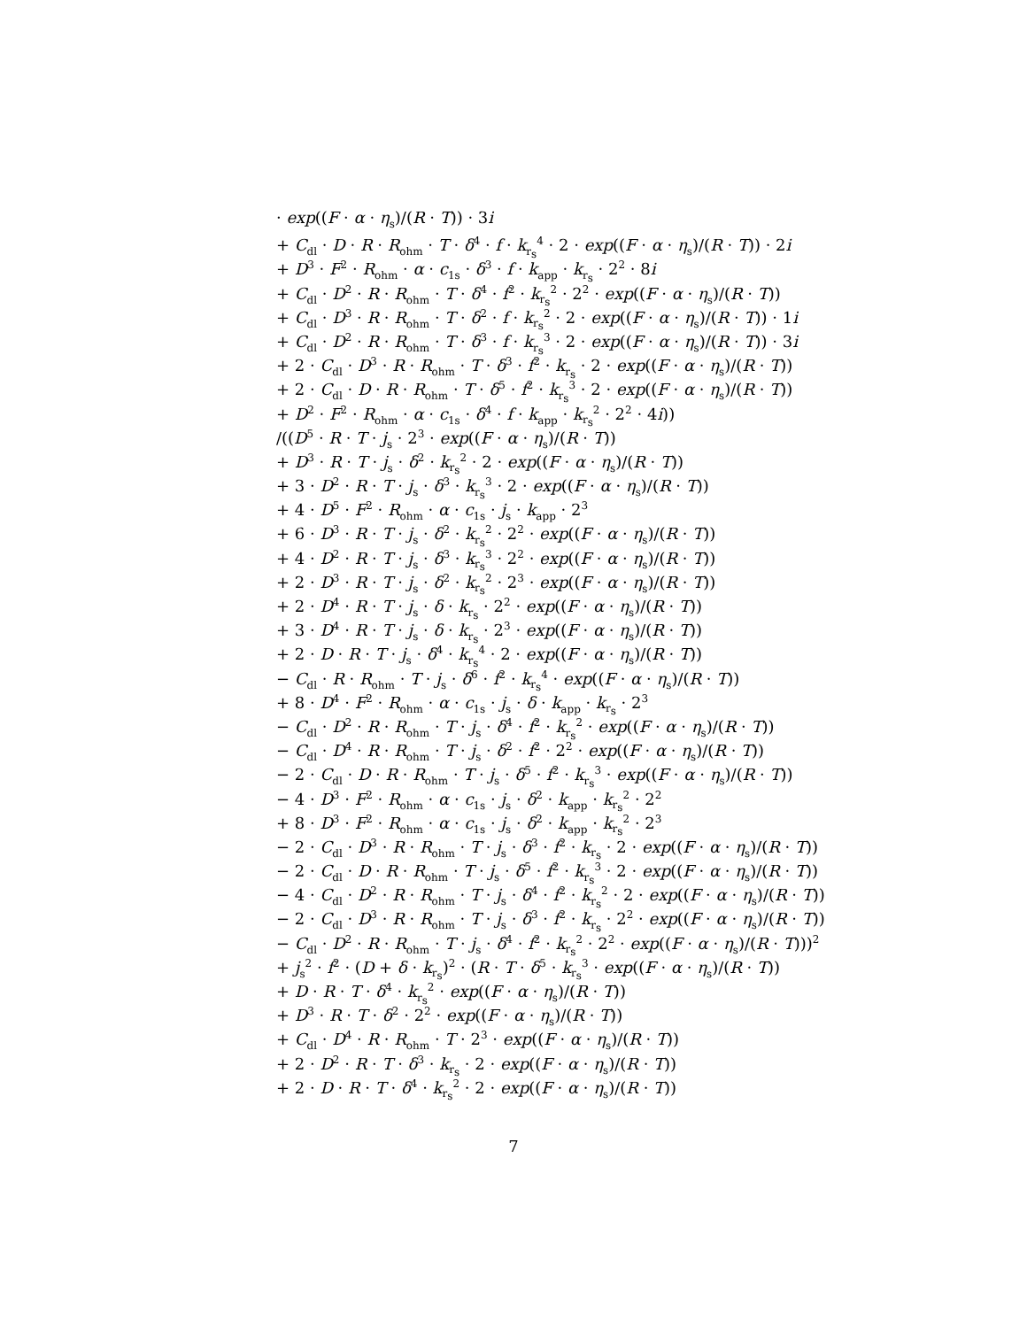· exp((F · α · η<sub>s</sub>)/(R · T)) · 3i
+ C<sub>dl</sub> · D · R · R<sub>ohm</sub> · T · δ<sup>4</sup> · f · k<sub>r<sub>s</sub></sub><sup>4</sup> · 2 · exp((F · α · η<sub>s</sub>)/(R · T)) · 2i
+ D<sup>3</sup> · F<sup>2</sup> · R<sub>ohm</sub> · α · c<sub>1s</sub> · δ<sup>3</sup> · f · k<sub>app</sub> · k<sub>r<sub>s</sub></sub> · 2<sup>2</sup> · 8i
+ C<sub>dl</sub> · D<sup>2</sup> · R · R<sub>ohm</sub> · T · δ<sup>4</sup> · f<sup>2</sup> · k<sub>r<sub>s</sub></sub><sup>2</sup> · 2<sup>2</sup> · exp((F · α · η<sub>s</sub>)/(R · T))
+ C<sub>dl</sub> · D<sup>3</sup> · R · R<sub>ohm</sub> · T · δ<sup>2</sup> · f · k<sub>r<sub>s</sub></sub><sup>2</sup> · 2 · exp((F · α · η<sub>s</sub>)/(R · T)) · 1i
+ C<sub>dl</sub> · D<sup>2</sup> · R · R<sub>ohm</sub> · T · δ<sup>3</sup> · f · k<sub>r<sub>s</sub></sub><sup>3</sup> · 2 · exp((F · α · η<sub>s</sub>)/(R · T)) · 3i
+ 2 · C<sub>dl</sub> · D<sup>3</sup> · R · R<sub>ohm</sub> · T · δ<sup>3</sup> · f<sup>2</sup> · k<sub>r<sub>s</sub></sub> · 2 · exp((F · α · η<sub>s</sub>)/(R · T))
+ 2 · C<sub>dl</sub> · D · R · R<sub>ohm</sub> · T · δ<sup>5</sup> · f<sup>2</sup> · k<sub>r<sub>s</sub></sub><sup>3</sup> · 2 · exp((F · α · η<sub>s</sub>)/(R · T))
+ D<sup>2</sup> · F<sup>2</sup> · R<sub>ohm</sub> · α · c<sub>1s</sub> · δ<sup>4</sup> · f · k<sub>app</sub> · k<sub>r<sub>s</sub></sub><sup>2</sup> · 2<sup>2</sup> · 4i))
/((D<sup>5</sup> · R · T · j<sub>s</sub> · 2<sup>3</sup> · exp((F · α · η<sub>s</sub>)/(R · T))
+ D<sup>3</sup> · R · T · j<sub>s</sub> · δ<sup>2</sup> · k<sub>r<sub>s</sub></sub><sup>2</sup> · 2 · exp((F · α · η<sub>s</sub>)/(R · T))
+ 3 · D<sup>2</sup> · R · T · j<sub>s</sub> · δ<sup>3</sup> · k<sub>r<sub>s</sub></sub><sup>3</sup> · 2 · exp((F · α · η<sub>s</sub>)/(R · T))
+ 4 · D<sup>5</sup> · F<sup>2</sup> · R<sub>ohm</sub> · α · c<sub>1s</sub> · j<sub>s</sub> · k<sub>app</sub> · 2<sup>3</sup>
+ 6 · D<sup>3</sup> · R · T · j<sub>s</sub> · δ<sup>2</sup> · k<sub>r<sub>s</sub></sub><sup>2</sup> · 2<sup>2</sup> · exp((F · α · η<sub>s</sub>)/(R · T))
+ 4 · D<sup>2</sup> · R · T · j<sub>s</sub> · δ<sup>3</sup> · k<sub>r<sub>s</sub></sub><sup>3</sup> · 2<sup>2</sup> · exp((F · α · η<sub>s</sub>)/(R · T))
+ 2 · D<sup>3</sup> · R · T · j<sub>s</sub> · δ<sup>2</sup> · k<sub>r<sub>s</sub></sub><sup>2</sup> · 2<sup>3</sup> · exp((F · α · η<sub>s</sub>)/(R · T))
+ 2 · D<sup>4</sup> · R · T · j<sub>s</sub> · δ · k<sub>r<sub>s</sub></sub> · 2<sup>2</sup> · exp((F · α · η<sub>s</sub>)/(R · T))
+ 3 · D<sup>4</sup> · R · T · j<sub>s</sub> · δ · k<sub>r<sub>s</sub></sub> · 2<sup>3</sup> · exp((F · α · η<sub>s</sub>)/(R · T))
+ 2 · D · R · T · j<sub>s</sub> · δ<sup>4</sup> · k<sub>r<sub>s</sub></sub><sup>4</sup> · 2 · exp((F · α · η<sub>s</sub>)/(R · T))
− C<sub>dl</sub> · R · R<sub>ohm</sub> · T · j<sub>s</sub> · δ<sup>6</sup> · f<sup>2</sup> · k<sub>r<sub>s</sub></sub><sup>4</sup> · exp((F · α · η<sub>s</sub>)/(R · T))
+ 8 · D<sup>4</sup> · F<sup>2</sup> · R<sub>ohm</sub> · α · c<sub>1s</sub> · j<sub>s</sub> · δ · k<sub>app</sub> · k<sub>r<sub>s</sub></sub> · 2<sup>3</sup>
− C<sub>dl</sub> · D<sup>2</sup> · R · R<sub>ohm</sub> · T · j<sub>s</sub> · δ<sup>4</sup> · f<sup>2</sup> · k<sub>r<sub>s</sub></sub><sup>2</sup> · exp((F · α · η<sub>s</sub>)/(R · T))
− C<sub>dl</sub> · D<sup>4</sup> · R · R<sub>ohm</sub> · T · j<sub>s</sub> · δ<sup>2</sup> · f<sup>2</sup> · 2<sup>2</sup> · exp((F · α · η<sub>s</sub>)/(R · T))
− 2 · C<sub>dl</sub> · D · R · R<sub>ohm</sub> · T · j<sub>s</sub> · δ<sup>5</sup> · f<sup>2</sup> · k<sub>r<sub>s</sub></sub><sup>3</sup> · exp((F · α · η<sub>s</sub>)/(R · T))
− 4 · D<sup>3</sup> · F<sup>2</sup> · R<sub>ohm</sub> · α · c<sub>1s</sub> · j<sub>s</sub> · δ<sup>2</sup> · k<sub>app</sub> · k<sub>r<sub>s</sub></sub><sup>2</sup> · 2<sup>2</sup>
+ 8 · D<sup>3</sup> · F<sup>2</sup> · R<sub>ohm</sub> · α · c<sub>1s</sub> · j<sub>s</sub> · δ<sup>2</sup> · k<sub>app</sub> · k<sub>r<sub>s</sub></sub><sup>2</sup> · 2<sup>3</sup>
− 2 · C<sub>dl</sub> · D<sup>3</sup> · R · R<sub>ohm</sub> · T · j<sub>s</sub> · δ<sup>3</sup> · f<sup>2</sup> · k<sub>r<sub>s</sub></sub> · 2 · exp((F · α · η<sub>s</sub>)/(R · T))
− 2 · C<sub>dl</sub> · D · R · R<sub>ohm</sub> · T · j<sub>s</sub> · δ<sup>5</sup> · f<sup>2</sup> · k<sub>r<sub>s</sub></sub><sup>3</sup> · 2 · exp((F · α · η<sub>s</sub>)/(R · T))
− 4 · C<sub>dl</sub> · D<sup>2</sup> · R · R<sub>ohm</sub> · T · j<sub>s</sub> · δ<sup>4</sup> · f<sup>2</sup> · k<sub>r<sub>s</sub></sub><sup>2</sup> · 2 · exp((F · α · η<sub>s</sub>)/(R · T))
− 2 · C<sub>dl</sub> · D<sup>3</sup> · R · R<sub>ohm</sub> · T · j<sub>s</sub> · δ<sup>3</sup> · f<sup>2</sup> · k<sub>r<sub>s</sub></sub> · 2<sup>2</sup> · exp((F · α · η<sub>s</sub>)/(R · T))
− C<sub>dl</sub> · D<sup>2</sup> · R · R<sub>ohm</sub> · T · j<sub>s</sub> · δ<sup>4</sup> · f<sup>2</sup> · k<sub>r<sub>s</sub></sub><sup>2</sup> · 2<sup>2</sup> · exp((F · α · η<sub>s</sub>)/(R · T)))<sup>2</sup>
+ j<sub>s</sub><sup>2</sup> · f<sup>2</sup> · (D + δ · k<sub>r<sub>s</sub></sub>)<sup>2</sup> · (R · T · δ<sup>5</sup> · k<sub>r<sub>s</sub></sub><sup>3</sup> · exp((F · α · η<sub>s</sub>)/(R · T))
+ D · R · T · δ<sup>4</sup> · k<sub>r<sub>s</sub></sub><sup>2</sup> · exp((F · α · η<sub>s</sub>)/(R · T))
+ D<sup>3</sup> · R · T · δ<sup>2</sup> · 2<sup>2</sup> · exp((F · α · η<sub>s</sub>)/(R · T))
+ C<sub>dl</sub> · D<sup>4</sup> · R · R<sub>ohm</sub> · T · 2<sup>3</sup> · exp((F · α · η<sub>s</sub>)/(R · T))
+ 2 · D<sup>2</sup> · R · T · δ<sup>3</sup> · k<sub>r<sub>s</sub></sub> · 2 · exp((F · α · η<sub>s</sub>)/(R · T))
+ 2 · D · R · T · δ<sup>4</sup> · k<sub>r<sub>s</sub></sub><sup>2</sup> · 2 · exp((F · α · η<sub>s</sub>)/(R · T))
7